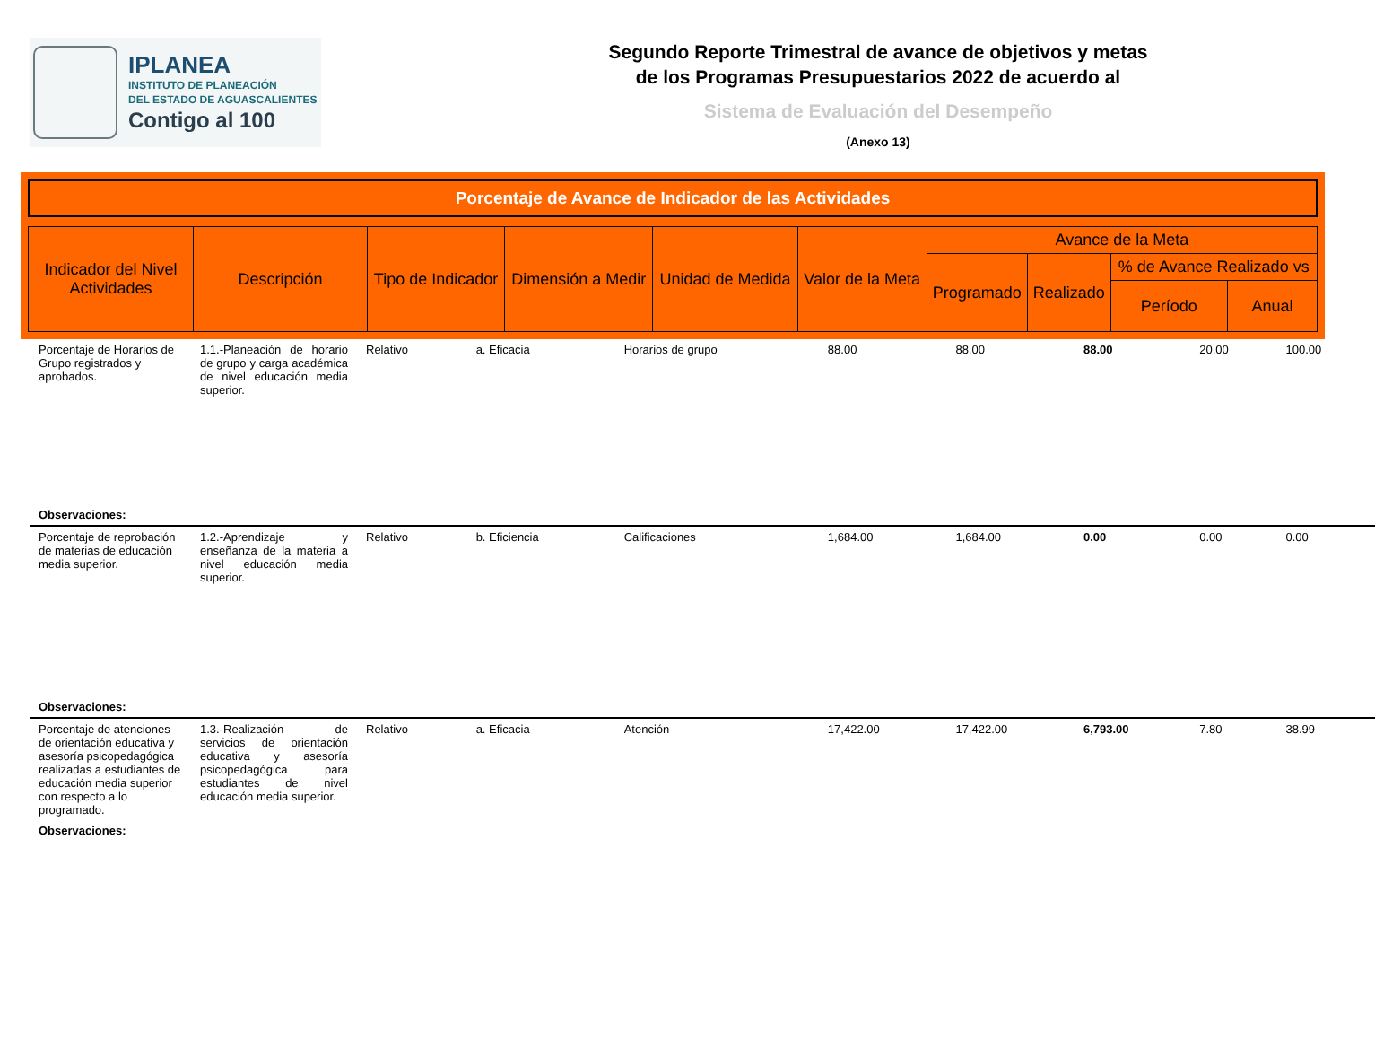IPLANEA
INSTITUTO DE PLANEACIÓN
DEL ESTADO DE AGUASCALIENTES
Contigo al 100
Segundo Reporte Trimestral de avance de objetivos y metas
de los Programas Presupuestarios 2022 de acuerdo al
Sistema de Evaluación del Desempeño
(Anexo 13)
Porcentaje de Avance de Indicador de las Actividades
| Indicador del Nivel Actividades | Descripción | Tipo de Indicador | Dimensión a Medir | Unidad de Medida | Valor de la Meta | Avance de la Meta | | | |
| | | | | | | Programado | Realizado | % de Avance Realizado vs | |
| | | | | | | | | Período | Anual |
| Porcentaje de Horarios de Grupo registrados y aprobados. | 1.1.-Planeación de horario de grupo y carga académica de nivel educación media superior. | Relativo | a. Eficacia | Horarios de grupo | 88.00 | 88.00 | 88.00 | 20.00 | 100.00 |
| Observaciones: | | | | | | | | | |
| Porcentaje de reprobación de materias de educación media superior. | 1.2.-Aprendizaje y enseñanza de la materia a nivel educación media superior. | Relativo | b. Eficiencia | Calificaciones | 1,684.00 | 1,684.00 | 0.00 | 0.00 | 0.00 |
| Observaciones: | | | | | | | | | |
| Porcentaje de atenciones de orientación educativa y asesoría psicopedagógica realizadas a estudiantes de educación media superior con respecto a lo programado. | 1.3.-Realización de servicios de orientación educativa y asesoría psicopedagógica para estudiantes de nivel educación media superior. | Relativo | a. Eficacia | Atención | 17,422.00 | 17,422.00 | 6,793.00 | 7.80 | 38.99 |
| Observaciones: | | | | | | | | | |